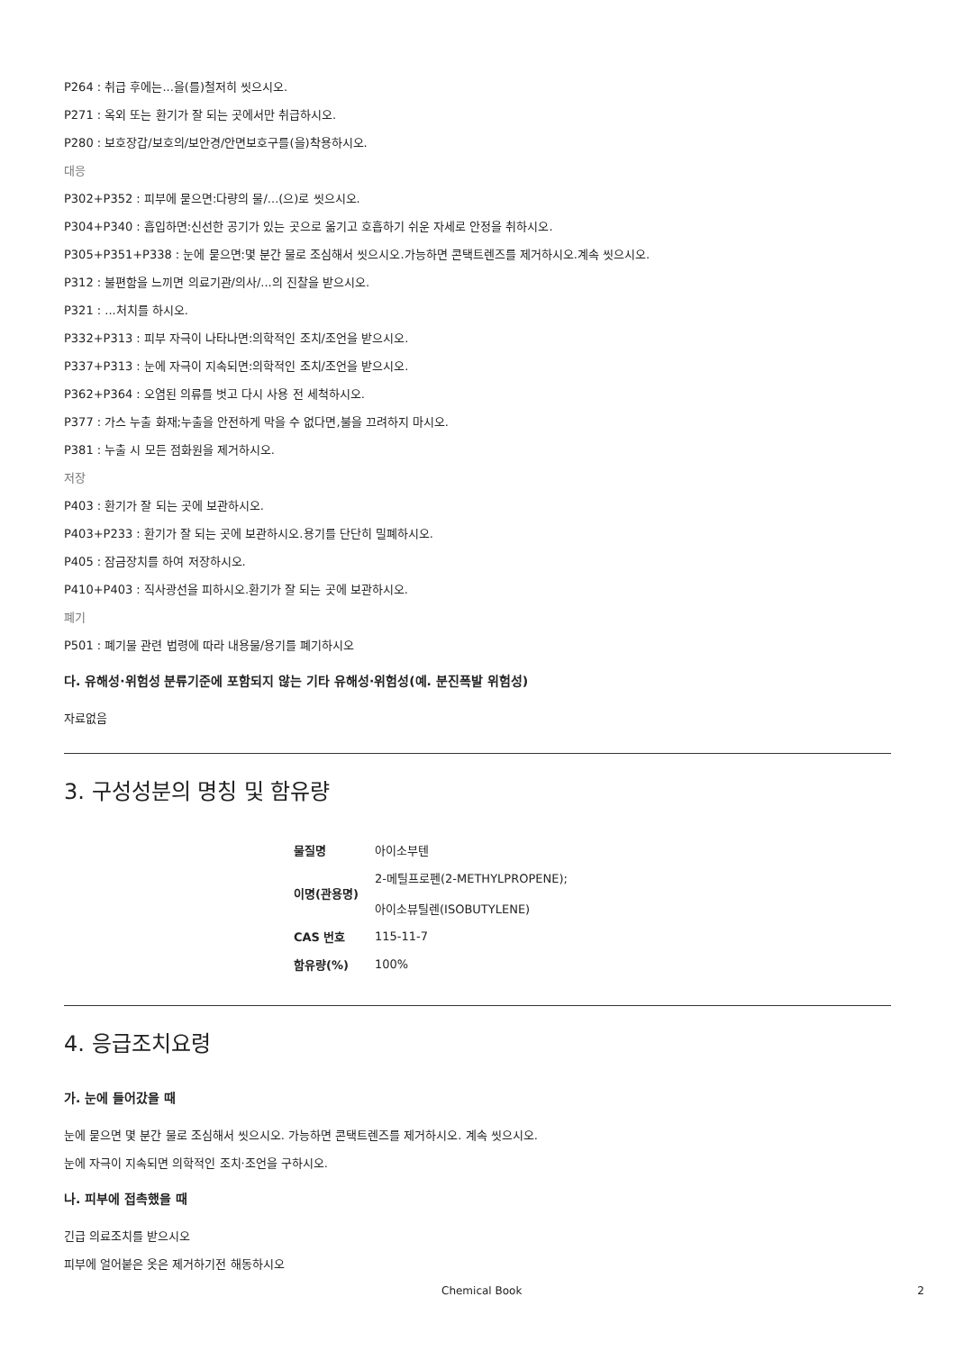P264 : 취급 후에는...을(를)철저히 씻으시오.
P271 : 옥외 또는 환기가 잘 되는 곳에서만 취급하시오.
P280 : 보호장갑/보호의/보안경/안면보호구를(을)착용하시오.
대응
P302+P352 : 피부에 묻으면:다량의 물/...(으)로 씻으시오.
P304+P340 : 흡입하면:신선한 공기가 있는 곳으로 옮기고 호흡하기 쉬운 자세로 안정을 취하시오.
P305+P351+P338 : 눈에 묻으면:몇 분간 물로 조심해서 씻으시오.가능하면 콘택트렌즈를 제거하시오.계속 씻으시오.
P312 : 불편함을 느끼면 의료기관/의사/...의 진찰을 받으시오.
P321 : ...처치를 하시오.
P332+P313 : 피부 자극이 나타나면:의학적인 조치/조언을 받으시오.
P337+P313 : 눈에 자극이 지속되면:의학적인 조치/조언을 받으시오.
P362+P364 : 오염된 의류를 벗고 다시 사용 전 세척하시오.
P377 : 가스 누출 화재;누출을 안전하게 막을 수 없다면,불을 끄려하지 마시오.
P381 : 누출 시 모든 점화원을 제거하시오.
저장
P403 : 환기가 잘 되는 곳에 보관하시오.
P403+P233 : 환기가 잘 되는 곳에 보관하시오.용기를 단단히 밀폐하시오.
P405 : 잠금장치를 하여 저장하시오.
P410+P403 : 직사광선을 피하시오.환기가 잘 되는 곳에 보관하시오.
폐기
P501 : 폐기물 관련 법령에 따라 내용물/용기를 폐기하시오
다. 유해성·위험성 분류기준에 포함되지 않는 기타 유해성·위험성(예. 분진폭발 위험성)
자료없음
3. 구성성분의 명칭 및 함유량
| 물질명 | 아이소부텐 |
| 이명(관용명) | 2-메틸프로펜(2-METHYLPROPENE); 아이소뷰틸렌(ISOBUTYLENE) |
| CAS 번호 | 115-11-7 |
| 함유량(%) | 100% |
4. 응급조치요령
가. 눈에 들어갔을 때
눈에 묻으면 몇 분간 물로 조심해서 씻으시오. 가능하면 콘택트렌즈를 제거하시오. 계속 씻으시오.
눈에 자극이 지속되면 의학적인 조치·조언을 구하시오.
나. 피부에 접촉했을 때
긴급 의료조치를 받으시오
피부에 얼어붙은 옷은 제거하기전 해동하시오
Chemical Book 2